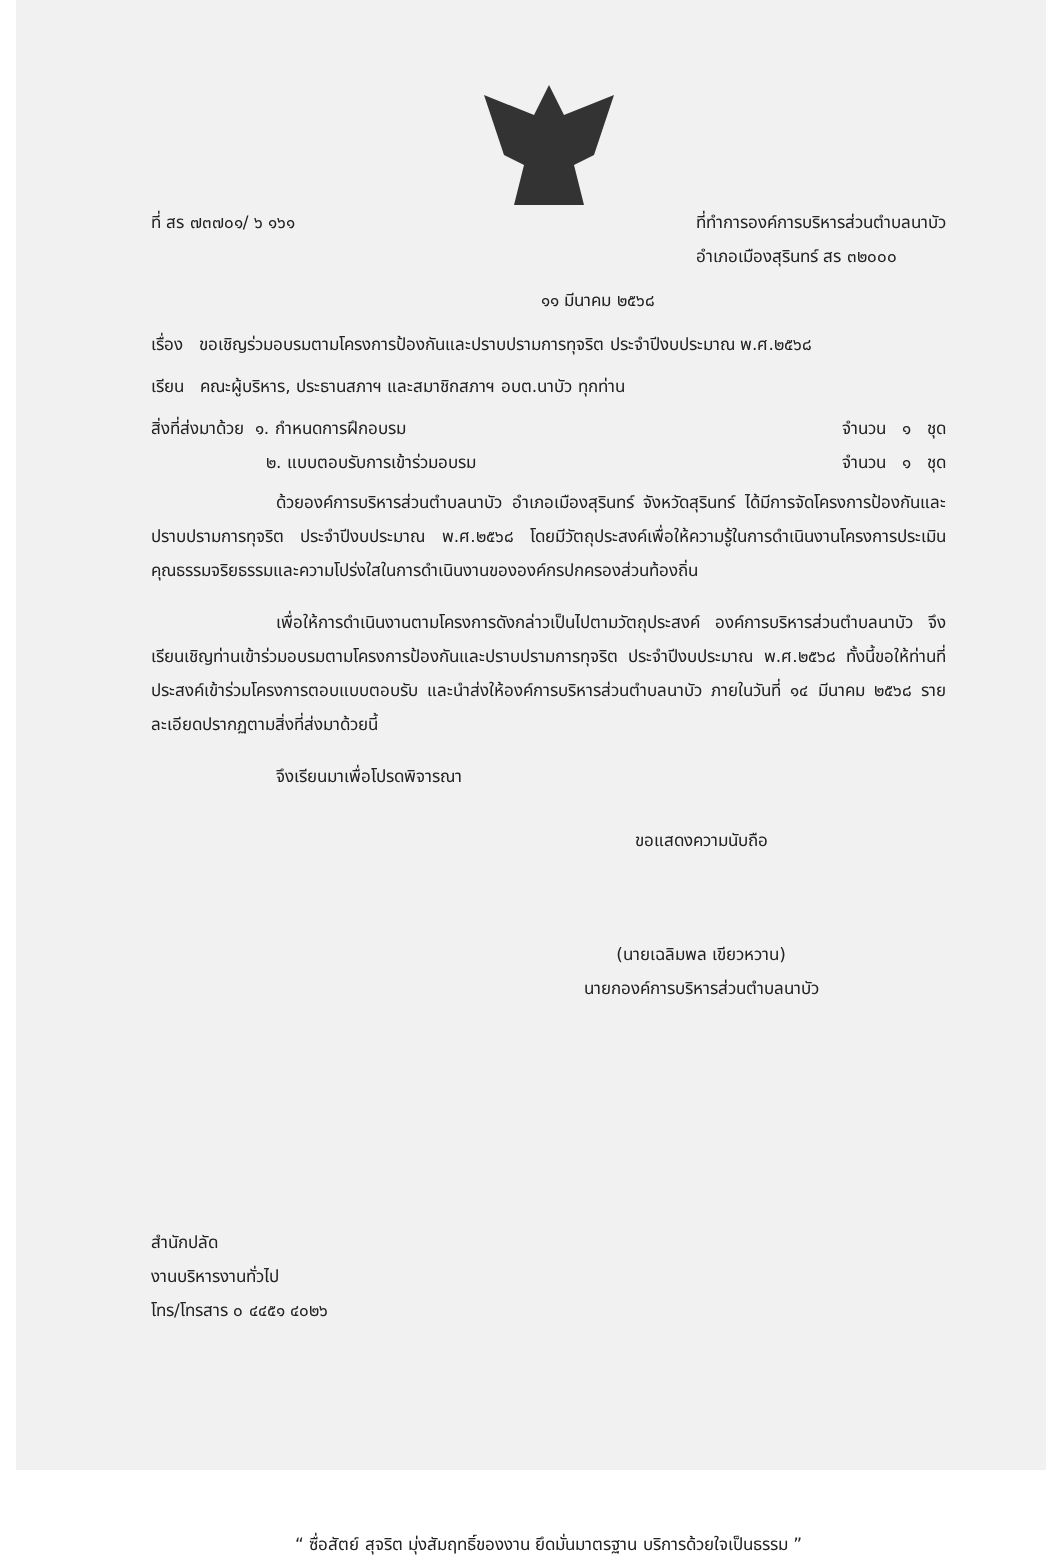ที่ สร ๗๓๗๐๑/ ๖ ๑๖๑ ที่ทำการองค์การบริหารส่วนตำบลนาบัว
อำเภอเมืองสุรินทร์ สร ๓๒๐๐๐
๑๑ มีนาคม ๒๕๖๘
เรื่อง ขอเชิญร่วมอบรมตามโครงการป้องกันและปราบปรามการทุจริต ประจำปีงบประมาณ พ.ศ.๒๕๖๘
เรียน คณะผู้บริหาร, ประธานสภาฯ และสมาชิกสภาฯ อบต.นาบัว ทุกท่าน
สิ่งที่ส่งมาด้วย ๑. กำหนดการฝึกอบรม
จำนวน ๑ ชุด
๒. แบบตอบรับการเข้าร่วมอบรม จำนวน ๑ ชุด
ด้วยองค์การบริหารส่วนตำบลนาบัว อำเภอเมืองสุรินทร์ จังหวัดสุรินทร์ ได้มีการจัดโครงการป้องกันและปราบปรามการทุจริต ประจำปีงบประมาณ พ.ศ.๒๕๖๘ โดยมีวัตถุประสงค์เพื่อให้ความรู้ในการดำเนินงานโครงการประเมินคุณธรรมจริยธรรมและความโปร่งใสในการดำเนินงานขององค์กรปกครองส่วนท้องถิ่น
เพื่อให้การดำเนินงานตามโครงการดังกล่าวเป็นไปตามวัตถุประสงค์ องค์การบริหารส่วนตำบลนาบัว จึงเรียนเชิญท่านเข้าร่วมอบรมตามโครงการป้องกันและปราบปรามการทุจริต ประจำปีงบประมาณ พ.ศ.๒๕๖๘ ทั้งนี้ขอให้ท่านที่ประสงค์เข้าร่วมโครงการตอบแบบตอบรับ และนำส่งให้องค์การบริหารส่วนตำบลนาบัว ภายในวันที่ ๑๔ มีนาคม ๒๕๖๘ รายละเอียดปรากฏตามสิ่งที่ส่งมาด้วยนี้
จึงเรียนมาเพื่อโปรดพิจารณา
ขอแสดงความนับถือ
(นายเฉลิมพล เขียวหวาน)
นายกองค์การบริหารส่วนตำบลนาบัว
สำนักปลัด
งานบริหารงานทั่วไป
โทร/โทรสาร ๐ ๔๔๕๑ ๔๐๒๖
“ ซื่อสัตย์ สุจริต มุ่งสัมฤทธิ์ของงาน ยึดมั่นมาตรฐาน บริการด้วยใจเป็นธรรม ”